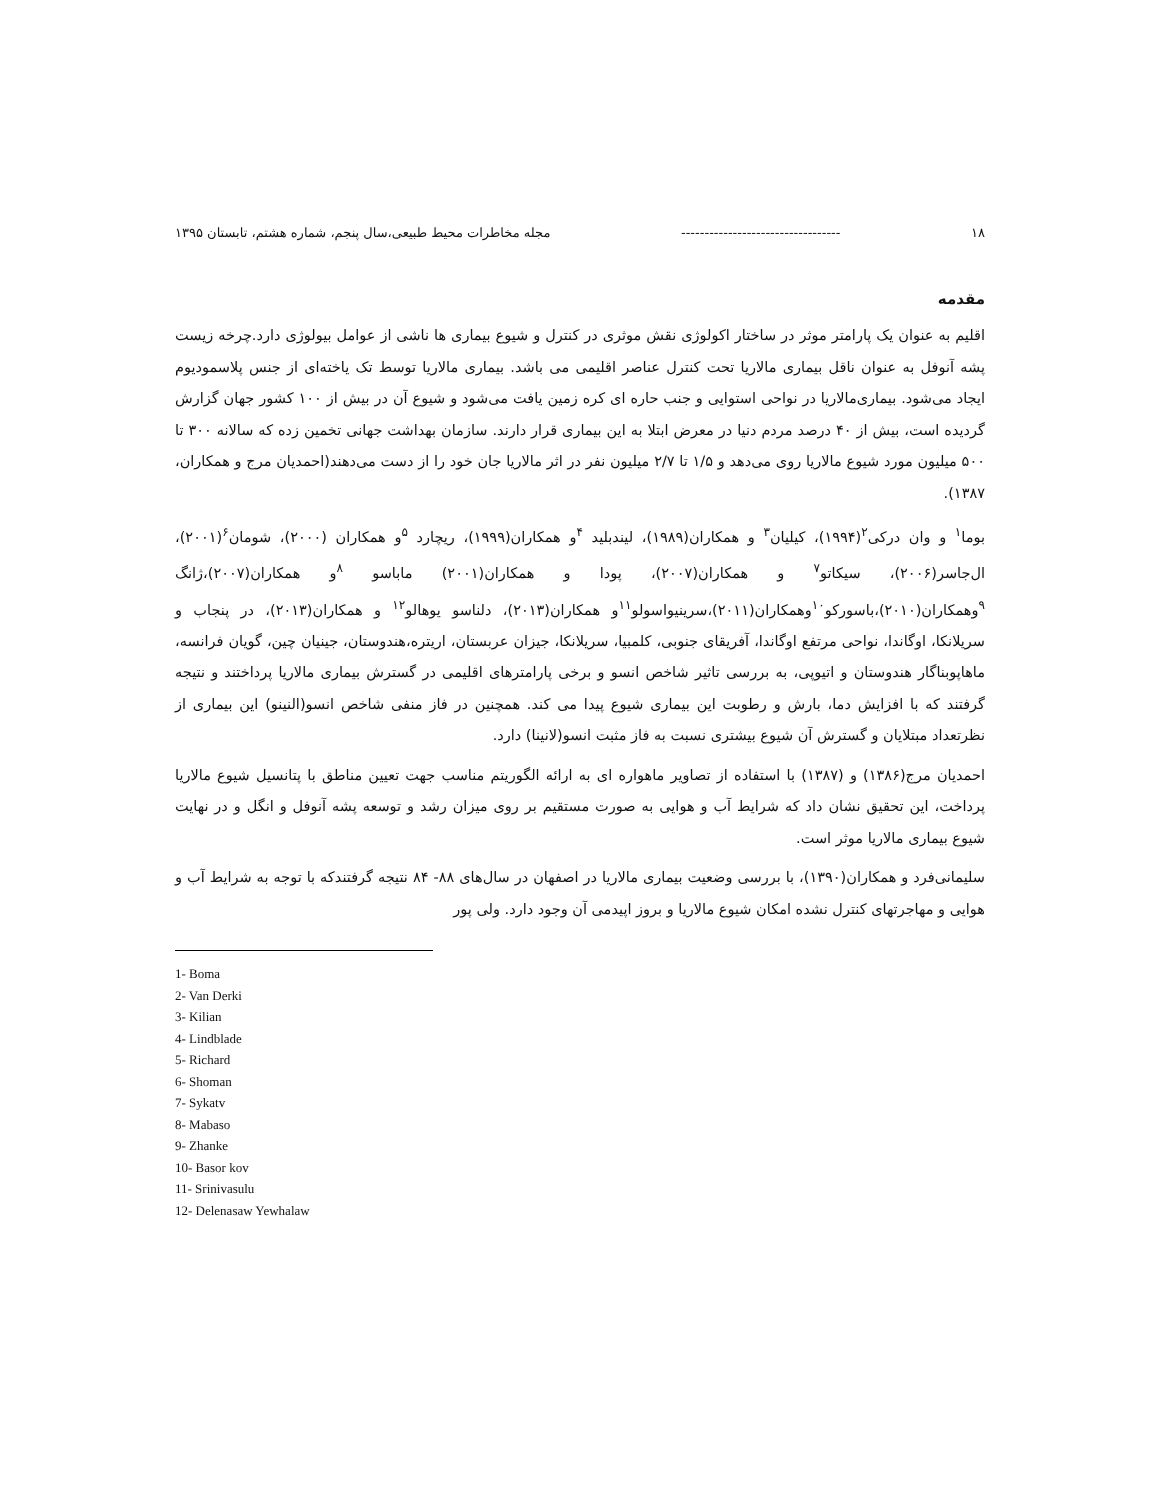۱۸ ---------------------------------- مجله مخاطرات محیط طبیعی،سال پنجم، شماره هشتم، تابستان ۱۳۹۵
مقدمه
اقلیم به عنوان یک پارامتر موثر در ساختار اکولوژی نقش موثری در کنترل و شیوع بیماری ها ناشی از عوامل بیولوژی دارد.چرخه زیست پشه آنوفل به عنوان ناقل بیماری مالاریا تحت کنترل عناصر اقلیمی می باشد. بیماری مالاریا توسط تک یاخته‌ای از جنس پلاسمودیوم ایجاد می‌شود. بیماری‌مالاریا در نواحی استوایی و جنب حاره ای کره زمین یافت می‌شود و شیوع آن در بیش از ۱۰۰ کشور جهان گزارش گردیده است، بیش از ۴۰ درصد مردم دنیا در معرض ابتلا به این بیماری قرار دارند. سازمان بهداشت جهانی تخمین زده که سالانه ۳۰۰ تا ۵۰۰ میلیون مورد شیوع مالاریا روی می‌دهد و ۱/۵ تا ۲/۷ میلیون نفر در اثر مالاریا جان خود را از دست می‌دهند(احمدیان مرج و همکاران، ۱۳۸۷).
بوما<sup>۱</sup> و وان درکی<sup>۲</sup>(۱۹۹۴)، کیلیان<sup>۳</sup> و همکاران(۱۹۸۹)، لیندبلید <sup>۴</sup>و همکاران(۱۹۹۹)، ریچارد <sup>۵</sup>و همکاران (۲۰۰۰)، شومان<sup>۶</sup>(۲۰۰۱)، ال‌جاسر(۲۰۰۶)، سیکاتو<sup>۷</sup> و همکاران(۲۰۰۷)، پودا و همکاران(۲۰۰۱) ماباسو <sup>۸</sup>و همکاران(۲۰۰۷)،ژانگ <sup>۹</sup>وهمکاران(۲۰۱۰)،باسورکو<sup>۱۰</sup>وهمکاران(۲۰۱۱)،سرینیواسولو<sup>۱۱</sup>و همکاران(۲۰۱۳)، دلناسو یوهالو<sup>۱۲</sup> و همکاران(۲۰۱۳)، در پنجاب و سریلانکا، اوگاندا، نواحی مرتفع اوگاندا، آفریقای جنوبی، کلمبیا، سریلانکا، جیزان عربستان، اریتره،هندوستان، جینیان چین، گویان فرانسه، ماهاپوبناگار هندوستان و اتیوپی، به بررسی تاثیر شاخص انسو و برخی پارامترهای اقلیمی در گسترش بیماری مالاریا پرداختند و نتیجه گرفتند که با افزایش دما، بارش و رطوبت این بیماری شیوع پیدا می کند. همچنین در فاز منفی شاخص انسو(النینو) این بیماری از نظرتعداد مبتلایان و گسترش آن شیوع بیشتری نسبت به فاز مثبت انسو(لانینا) دارد.
احمدیان مرج(۱۳۸۶) و (۱۳۸۷) با استفاده از تصاویر ماهواره ای به ارائه الگوریتم مناسب جهت تعیین مناطق با پتانسیل شیوع مالاریا پرداخت، این تحقیق نشان داد که شرایط آب و هوایی به صورت مستقیم بر روی میزان رشد و توسعه پشه آنوفل و انگل و در نهایت شیوع بیماری مالاریا موثر است.
سلیمانی‌فرد و همکاران(۱۳۹۰)، با بررسی وضعیت بیماری مالاریا در اصفهان در سال‌های ۸۸- ۸۴ نتیجه گرفتندکه با توجه به شرایط آب و هوایی و مهاجرتهای کنترل نشده امکان شیوع مالاریا و بروز اپیدمی آن وجود دارد. ولی پور
1- Boma
2- Van Derki
3- Kilian
4- Lindblade
5- Richard
6- Shoman
7- Sykatv
8- Mabaso
9- Zhanke
10- Basor kov
11- Srinivasulu
12- Delenasaw Yewhalaw